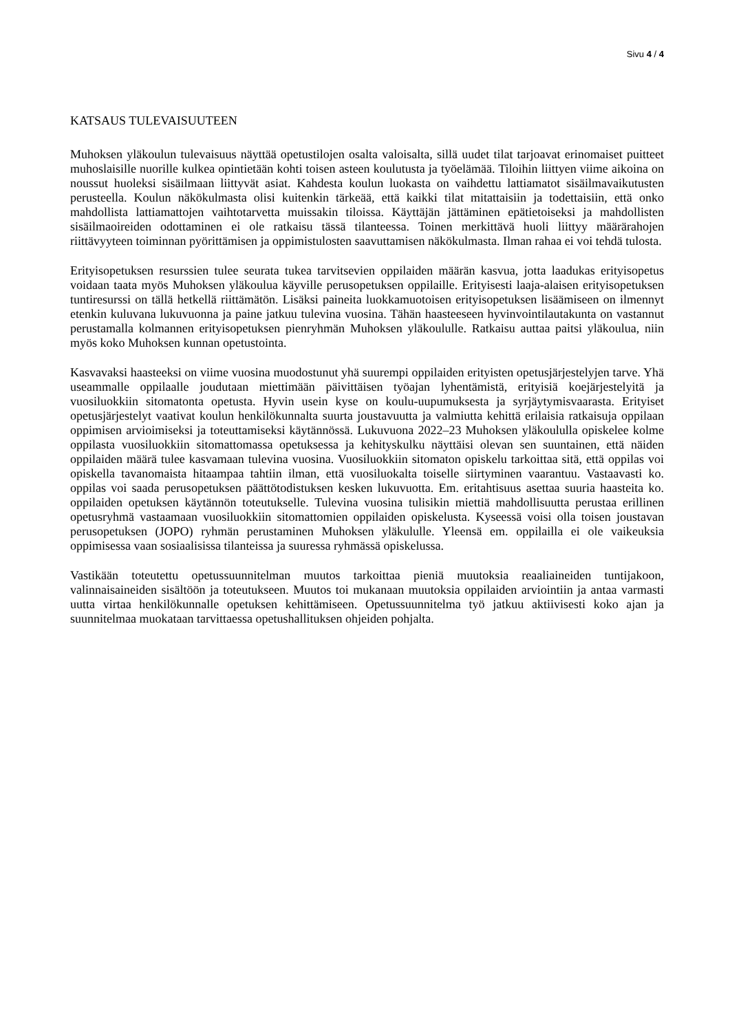Sivu 4 / 4
KATSAUS TULEVAISUUTEEN
Muhoksen yläkoulun tulevaisuus näyttää opetustilojen osalta valoisalta, sillä uudet tilat tarjoavat erinomaiset puitteet muhoslaisille nuorille kulkea opintietään kohti toisen asteen koulutusta ja työelämää. Tiloihin liittyen viime aikoina on noussut huoleksi sisäilmaan liittyvät asiat. Kahdesta koulun luokasta on vaihdettu lattiamatot sisäilmavaikutusten perusteella. Koulun näkökulmasta olisi kuitenkin tärkeää, että kaikki tilat mitattaisiin ja todettaisiin, että onko mahdollista lattiamattojen vaihtotarvetta muissakin tiloissa. Käyttäjän jättäminen epätietoiseksi ja mahdollisten sisäilmaoireiden odottaminen ei ole ratkaisu tässä tilanteessa. Toinen merkittävä huoli liittyy määrärahojen riittävyyteen toiminnan pyörittämisen ja oppimistulosten saavuttamisen näkökulmasta. Ilman rahaa ei voi tehdä tulosta.
Erityisopetuksen resurssien tulee seurata tukea tarvitsevien oppilaiden määrän kasvua, jotta laadukas erityisopetus voidaan taata myös Muhoksen yläkoulua käyville perusopetuksen oppilaille. Erityisesti laaja-alaisen erityisopetuksen tuntiresurssi on tällä hetkellä riittämätön. Lisäksi paineita luokkamuotoisen erityisopetuksen lisäämiseen on ilmennyt etenkin kuluvana lukuvuonna ja paine jatkuu tulevina vuosina. Tähän haasteeseen hyvinvointilautakunta on vastannut perustamalla kolmannen erityisopetuksen pienryhmän Muhoksen yläkoululle. Ratkaisu auttaa paitsi yläkoulua, niin myös koko Muhoksen kunnan opetustointa.
Kasvavaksi haasteeksi on viime vuosina muodostunut yhä suurempi oppilaiden erityisten opetusjärjestelyjen tarve. Yhä useammalle oppilaalle joudutaan miettimään päivittäisen työajan lyhentämistä, erityisiä koejärjestelyitä ja vuosiluokkiin sitomatonta opetusta. Hyvin usein kyse on koulu-uupumuksesta ja syrjäytymisvaarasta. Erityiset opetusjärjestelyt vaativat koulun henkilökunnalta suurta joustavuutta ja valmiutta kehittä erilaisia ratkaisuja oppilaan oppimisen arvioimiseksi ja toteuttamiseksi käytännössä. Lukuvuona 2022–23 Muhoksen yläkoululla opiskelee kolme oppilasta vuosiluokkiin sitomattomassa opetuksessa ja kehityskulku näyttäisi olevan sen suuntainen, että näiden oppilaiden määrä tulee kasvamaan tulevina vuosina. Vuosiluokkiin sitomaton opiskelu tarkoittaa sitä, että oppilas voi opiskella tavanomaista hitaampaa tahtiin ilman, että vuosiluokalta toiselle siirtyminen vaarantuu. Vastaavasti ko. oppilas voi saada perusopetuksen päättötodistuksen kesken lukuvuotta. Em. eritahtisuus asettaa suuria haasteita ko. oppilaiden opetuksen käytännön toteutukselle. Tulevina vuosina tulisikin miettiä mahdollisuutta perustaa erillinen opetusryhmä vastaamaan vuosiluokkiin sitomattomien oppilaiden opiskelusta. Kyseessä voisi olla toisen joustavan perusopetuksen (JOPO) ryhmän perustaminen Muhoksen yläkululle. Yleensä em. oppilailla ei ole vaikeuksia oppimisessa vaan sosiaalisissa tilanteissa ja suuressa ryhmässä opiskelussa.
Vastikään toteutettu opetussuunnitelman muutos tarkoittaa pieniä muutoksia reaaliaineiden tuntijakoon, valinnaisaineiden sisältöön ja toteutukseen. Muutos toi mukanaan muutoksia oppilaiden arviointiin ja antaa varmasti uutta virtaa henkilökunnalle opetuksen kehittämiseen. Opetussuunnitelma työ jatkuu aktiivisesti koko ajan ja suunnitelmaa muokataan tarvittaessa opetushallituksen ohjeiden pohjalta.